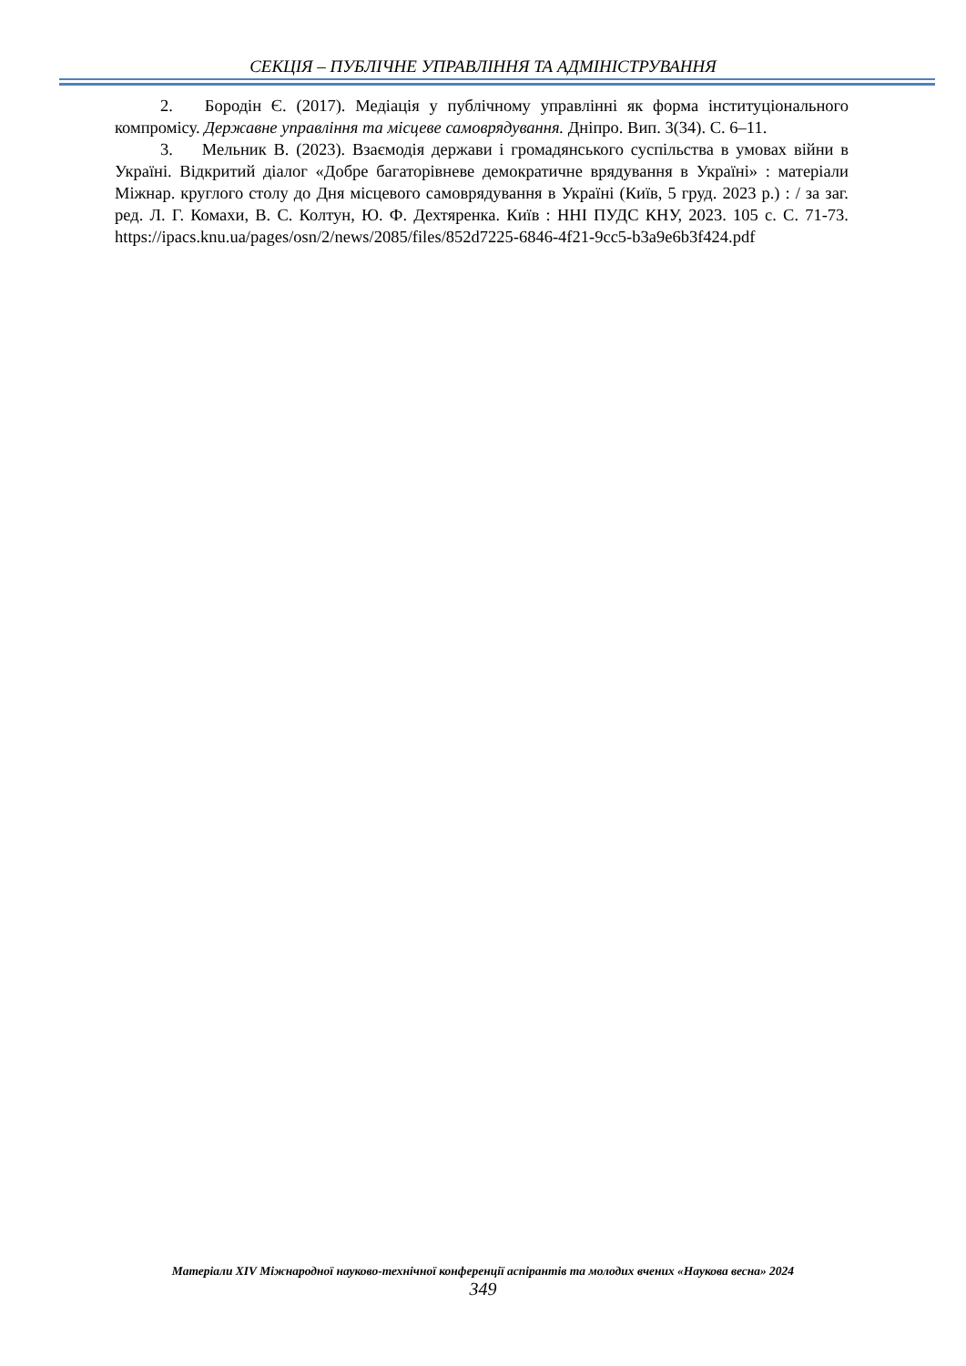СЕКЦІЯ – ПУБЛІЧНЕ УПРАВЛІННЯ ТА АДМІНІСТРУВАННЯ
2. Бородін Є. (2017). Медіація у публічному управлінні як форма інституціонального компромісу. Державне управління та місцеве самоврядування. Дніпро. Вип. 3(34). С. 6–11.
3. Мельник В. (2023). Взаємодія держави і громадянського суспільства в умовах війни в Україні. Відкритий діалог «Добре багаторівневе демократичне врядування в Україні» : матеріали Міжнар. круглого столу до Дня місцевого самоврядування в Україні (Київ, 5 груд. 2023 р.) : / за заг. ред. Л. Г. Комахи, В. С. Колтун, Ю. Ф. Дехтяренка. Київ : ННІ ПУДС КНУ, 2023. 105 с. С. 71-73. https://ipacs.knu.ua/pages/osn/2/news/2085/files/852d7225-6846-4f21-9cc5-b3a9e6b3f424.pdf
Матеріали XIV Міжнародної науково-технічної конференції аспірантів та молодих вчених «Наукова весна» 2024
349